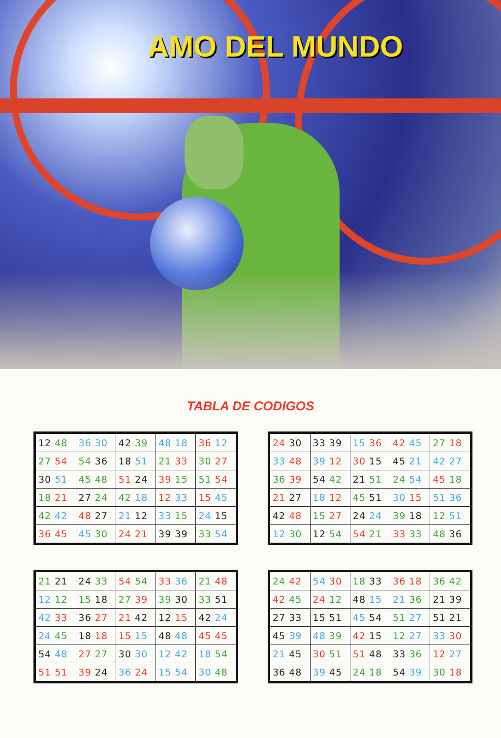AMO DEL MUNDO
TABLA DE CODIGOS
| 12 48 | 36 30 | 42 39 | 48 18 | 36 12 |
| 27 54 | 54 36 | 18 51 | 21 33 | 30 27 |
| 30 51 | 45 48 | 51 24 | 39 15 | 51 54 |
| 18 21 | 27 24 | 42 18 | 12 33 | 15 45 |
| 42 42 | 48 27 | 21 12 | 33 15 | 24 15 |
| 36 45 | 45 30 | 24 21 | 39 39 | 33 54 |
| 24 30 | 33 39 | 15 36 | 42 45 | 27 18 |
| 33 48 | 39 12 | 30 15 | 45 21 | 42 27 |
| 36 39 | 54 42 | 21 51 | 24 54 | 45 18 |
| 21 27 | 18 12 | 45 51 | 30 15 | 51 36 |
| 42 48 | 15 27 | 24 24 | 39 18 | 12 51 |
| 12 30 | 12 54 | 54 21 | 33 33 | 48 36 |
| 21 21 | 24 33 | 54 54 | 33 36 | 21 48 |
| 12 12 | 15 18 | 27 39 | 39 30 | 33 51 |
| 42 33 | 36 27 | 21 42 | 12 15 | 42 24 |
| 24 45 | 18 18 | 15 15 | 48 48 | 45 45 |
| 54 48 | 27 27 | 30 30 | 12 42 | 18 54 |
| 51 51 | 39 24 | 36 24 | 15 54 | 30 48 |
| 24 42 | 54 30 | 18 33 | 36 18 | 36 42 |
| 42 45 | 24 12 | 48 15 | 21 36 | 21 39 |
| 27 33 | 15 51 | 45 54 | 51 27 | 51 21 |
| 45 39 | 48 39 | 42 15 | 12 27 | 33 30 |
| 21 45 | 30 51 | 51 48 | 33 36 | 12 27 |
| 36 48 | 39 45 | 24 18 | 54 39 | 30 18 |